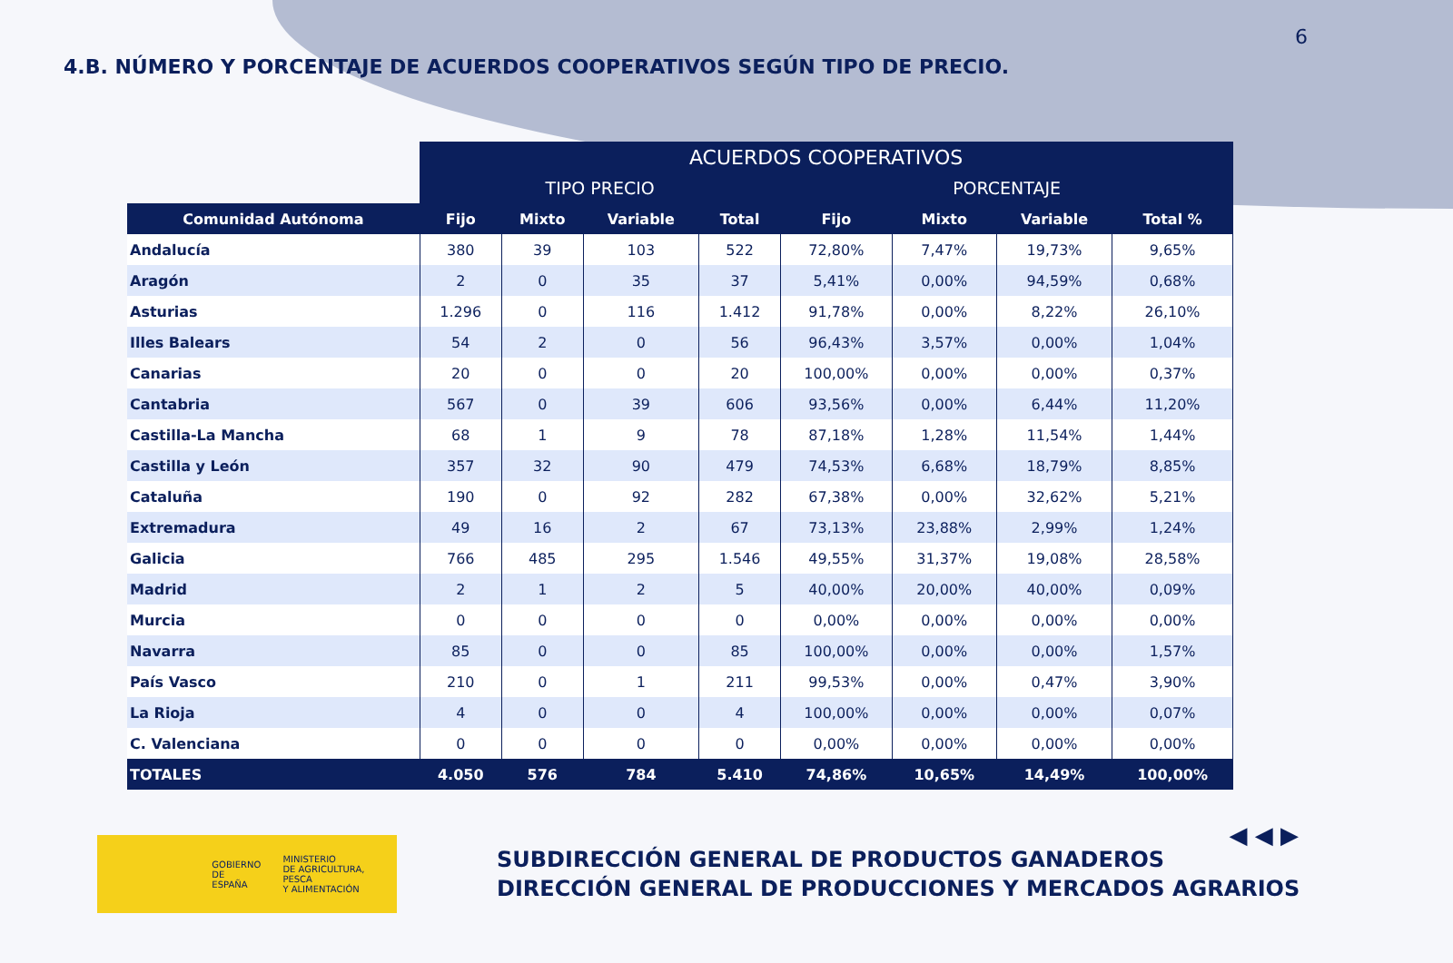6
4.B. NÚMERO Y PORCENTAJE DE ACUERDOS COOPERATIVOS SEGÚN TIPO DE PRECIO.
| | ACUERDOS COOPERATIVOS | | | | | | | |
| --- | --- | --- | --- | --- | --- | --- | --- | --- |
| | TIPO PRECIO | | | | PORCENTAJE | | | |
| Comunidad Autónoma | Fijo | Mixto | Variable | Total | Fijo | Mixto | Variable | Total % |
| Andalucía | 380 | 39 | 103 | 522 | 72,80% | 7,47% | 19,73% | 9,65% |
| Aragón | 2 | 0 | 35 | 37 | 5,41% | 0,00% | 94,59% | 0,68% |
| Asturias | 1.296 | 0 | 116 | 1.412 | 91,78% | 0,00% | 8,22% | 26,10% |
| Illes Balears | 54 | 2 | 0 | 56 | 96,43% | 3,57% | 0,00% | 1,04% |
| Canarias | 20 | 0 | 0 | 20 | 100,00% | 0,00% | 0,00% | 0,37% |
| Cantabria | 567 | 0 | 39 | 606 | 93,56% | 0,00% | 6,44% | 11,20% |
| Castilla-La Mancha | 68 | 1 | 9 | 78 | 87,18% | 1,28% | 11,54% | 1,44% |
| Castilla y León | 357 | 32 | 90 | 479 | 74,53% | 6,68% | 18,79% | 8,85% |
| Cataluña | 190 | 0 | 92 | 282 | 67,38% | 0,00% | 32,62% | 5,21% |
| Extremadura | 49 | 16 | 2 | 67 | 73,13% | 23,88% | 2,99% | 1,24% |
| Galicia | 766 | 485 | 295 | 1.546 | 49,55% | 31,37% | 19,08% | 28,58% |
| Madrid | 2 | 1 | 2 | 5 | 40,00% | 20,00% | 40,00% | 0,09% |
| Murcia | 0 | 0 | 0 | 0 | 0,00% | 0,00% | 0,00% | 0,00% |
| Navarra | 85 | 0 | 0 | 85 | 100,00% | 0,00% | 0,00% | 1,57% |
| País Vasco | 210 | 0 | 1 | 211 | 99,53% | 0,00% | 0,47% | 3,90% |
| La Rioja | 4 | 0 | 0 | 4 | 100,00% | 0,00% | 0,00% | 0,07% |
| C. Valenciana | 0 | 0 | 0 | 0 | 0,00% | 0,00% | 0,00% | 0,00% |
| TOTALES | 4.050 | 576 | 784 | 5.410 | 74,86% | 10,65% | 14,49% | 100,00% |
◀ ◀ ▶
GOBIERNO
DE ESPAÑA
MINISTERIO
DE AGRICULTURA, PESCA
Y ALIMENTACIÓN
SUBDIRECCIÓN GENERAL DE PRODUCTOS GANADEROS
DIRECCIÓN GENERAL DE PRODUCCIONES Y MERCADOS AGRARIOS